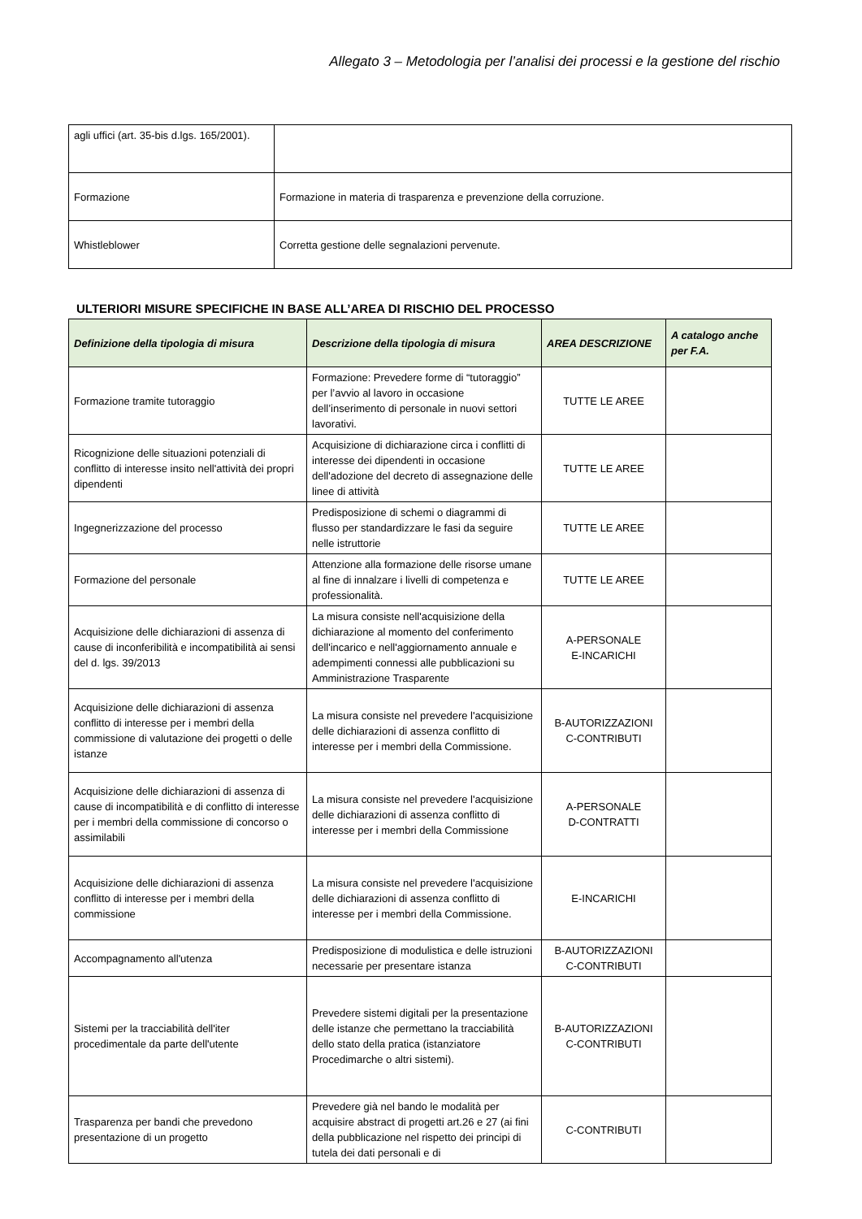Allegato 3 – Metodologia per l’analisi dei processi e la gestione del rischio
| agli uffici (art. 35-bis d.lgs. 165/2001). | |
| Formazione | Formazione in materia di trasparenza e prevenzione della corruzione. |
| Whistleblower | Corretta gestione delle segnalazioni pervenute. |
ULTERIORI MISURE SPECIFICHE IN BASE ALL’AREA DI RISCHIO DEL PROCESSO
| Definizione della tipologia di misura | Descrizione della tipologia di misura | AREA DESCRIZIONE | A catalogo anche per F.A. |
| --- | --- | --- | --- |
| Formazione tramite tutoraggio | Formazione: Prevedere forme di “tutoraggio” per l’avvio al lavoro in occasione dell’inserimento di personale in nuovi settori lavorativi. | TUTTE LE AREE | |
| Ricognizione delle situazioni potenziali di conflitto di interesse insito nell'attività dei propri dipendenti | Acquisizione di dichiarazione circa i conflitti di interesse dei dipendenti in occasione dell'adozione del decreto di assegnazione delle linee di attività | TUTTE LE AREE | |
| Ingegnerizzazione del processo | Predisposizione di schemi o diagrammi di flusso per standardizzare le fasi da seguire nelle istruttorie | TUTTE LE AREE | |
| Formazione del personale | Attenzione alla formazione delle risorse umane al fine di innalzare i livelli di competenza e professionalità. | TUTTE LE AREE | |
| Acquisizione delle dichiarazioni di assenza di cause di inconferibilità e incompatibilità ai sensi del d. lgs. 39/2013 | La misura consiste nell'acquisizione della dichiarazione al momento del conferimento dell'incarico e nell'aggiornamento annuale e adempimenti connessi alle pubblicazioni su Amministrazione Trasparente | A-PERSONALE E-INCARICHI | |
| Acquisizione delle dichiarazioni di assenza conflitto di interesse per i membri della commissione di valutazione dei progetti o delle istanze | La misura consiste nel prevedere l'acquisizione delle dichiarazioni di assenza conflitto di interesse per i membri della Commissione. | B-AUTORIZZAZIONI C-CONTRIBUTI | |
| Acquisizione delle dichiarazioni di assenza di cause di incompatibilità e di conflitto di interesse per i membri della commissione di concorso o assimilabili | La misura consiste nel prevedere l'acquisizione delle dichiarazioni di assenza conflitto di interesse per i membri della Commissione | A-PERSONALE D-CONTRATTI | |
| Acquisizione delle dichiarazioni di assenza conflitto di interesse per i membri della commissione | La misura consiste nel prevedere l'acquisizione delle dichiarazioni di assenza conflitto di interesse per i membri della Commissione. | E-INCARICHI | |
| Accompagnamento all'utenza | Predisposizione di modulistica e delle istruzioni necessarie per presentare istanza | B-AUTORIZZAZIONI C-CONTRIBUTI | |
| Sistemi per la tracciabilità dell'iter procedimentale da parte dell'utente | Prevedere sistemi digitali per la presentazione delle istanze che permettano la tracciabilità dello stato della pratica (istanziatore Procedimarche o altri sistemi). | B-AUTORIZZAZIONI C-CONTRIBUTI | |
| Trasparenza per bandi che prevedono presentazione di un progetto | Prevedere già nel bando le modalità per acquisire abstract di progetti art.26 e 27 (ai fini della pubblicazione nel rispetto dei principi di tutela dei dati personali e di | C-CONTRIBUTI | |